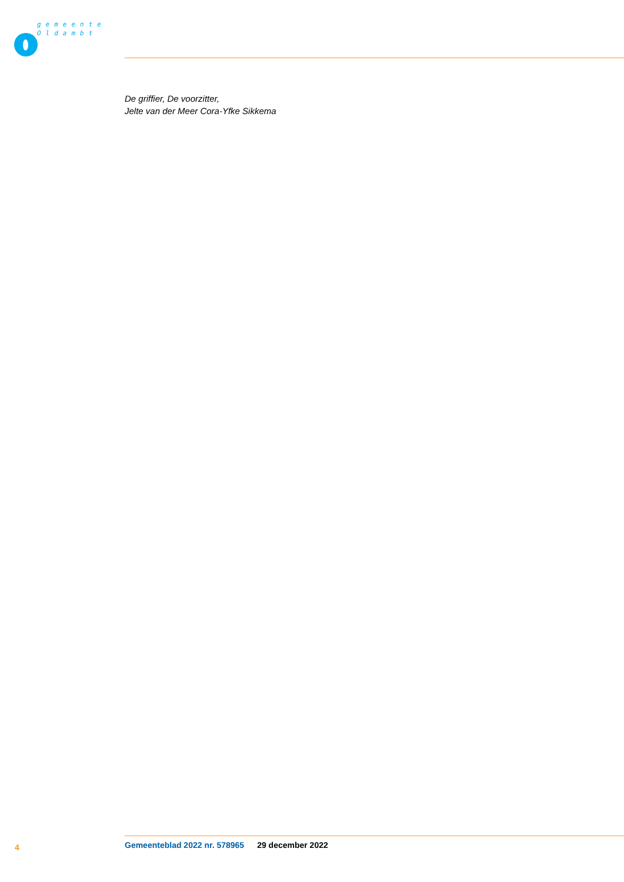gemeente
Oldambt
De griffier, De voorzitter,
Jelte van der Meer Cora-Yfke Sikkema
4 Gemeenteblad 2022 nr. 578965 29 december 2022